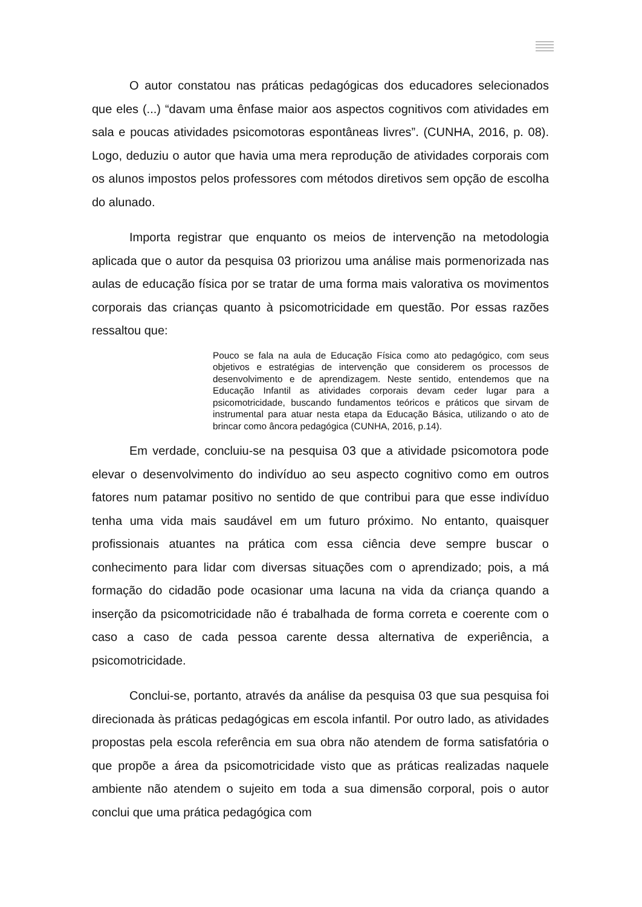O autor constatou nas práticas pedagógicas dos educadores selecionados que eles (...) “davam uma ênfase maior aos aspectos cognitivos com atividades em sala e poucas atividades psicomotoras espontâneas livres”. (CUNHA, 2016, p. 08). Logo, deduziu o autor que havia uma mera reprodução de atividades corporais com os alunos impostos pelos professores com métodos diretivos sem opção de escolha do alunado.
Importa registrar que enquanto os meios de intervenção na metodologia aplicada que o autor da pesquisa 03 priorizou uma análise mais pormenorizada nas aulas de educação física por se tratar de uma forma mais valorativa os movimentos corporais das crianças quanto à psicomotricidade em questão. Por essas razões ressaltou que:
Pouco se fala na aula de Educação Física como ato pedagógico, com seus objetivos e estratégias de intervenção que considerem os processos de desenvolvimento e de aprendizagem. Neste sentido, entendemos que na Educação Infantil as atividades corporais devam ceder lugar para a psicomotricidade, buscando fundamentos teóricos e práticos que sirvam de instrumental para atuar nesta etapa da Educação Básica, utilizando o ato de brincar como âncora pedagógica (CUNHA, 2016, p.14).
Em verdade, concluiu-se na pesquisa 03 que a atividade psicomotora pode elevar o desenvolvimento do indivíduo ao seu aspecto cognitivo como em outros fatores num patamar positivo no sentido de que contribui para que esse indivíduo tenha uma vida mais saudável em um futuro próximo. No entanto, quaisquer profissionais atuantes na prática com essa ciência deve sempre buscar o conhecimento para lidar com diversas situações com o aprendizado; pois, a má formação do cidadão pode ocasionar uma lacuna na vida da criança quando a inserção da psicomotricidade não é trabalhada de forma correta e coerente com o caso a caso de cada pessoa carente dessa alternativa de experiência, a psicomotricidade.
Conclui-se, portanto, através da análise da pesquisa 03 que sua pesquisa foi direcionada às práticas pedagógicas em escola infantil. Por outro lado, as atividades propostas pela escola referência em sua obra não atendem de forma satisfatória o que propõe a área da psicomotricidade visto que as práticas realizadas naquele ambiente não atendem o sujeito em toda a sua dimensão corporal, pois o autor conclui que uma prática pedagógica com